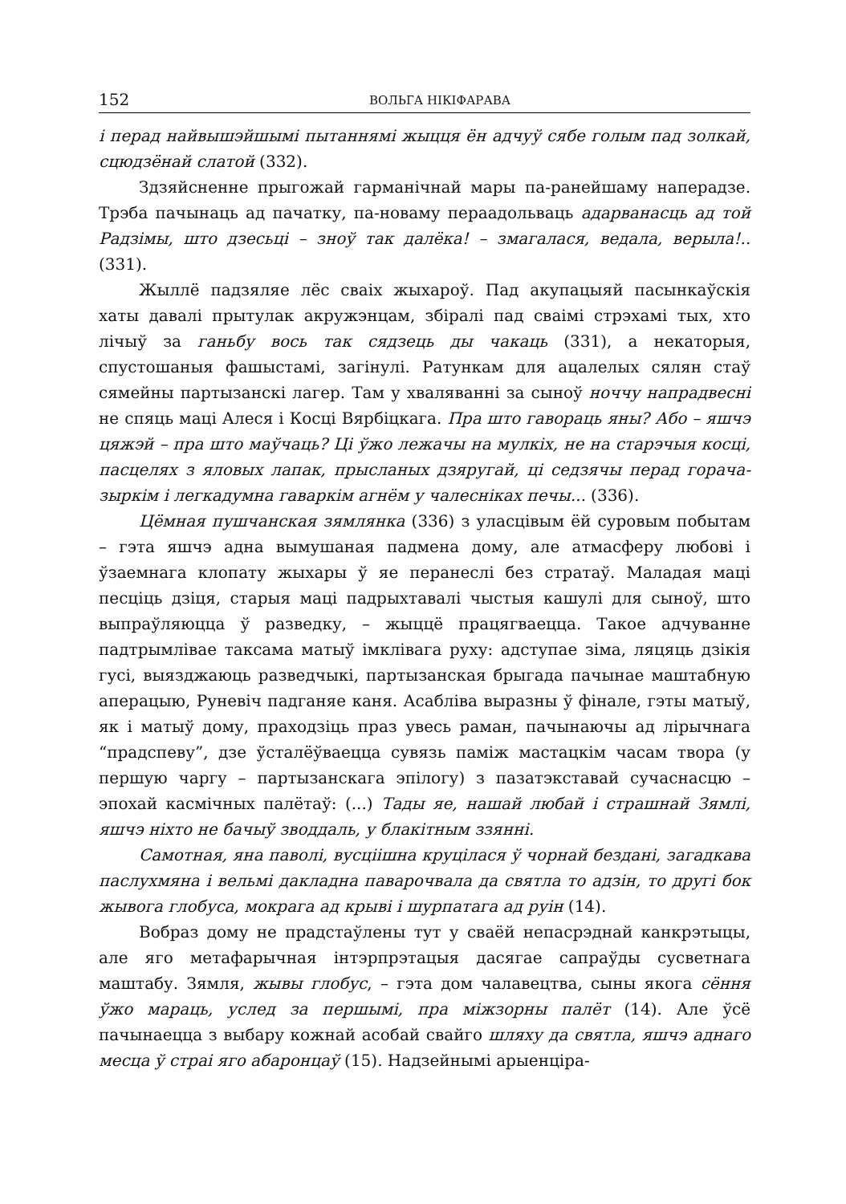152 ВОЛЬГА НІКІФАРАВА
і перад найвышэйшымі пытаннямі жыцця ён адчуў сябе голым пад золкай, сцюдзёнай слатой (332).
Здзяйсненне прыгожай гарманічнай мары па-ранейшаму наперадзе. Трэба пачынаць ад пачатку, па-новаму пераадольваць адарванасць ад той Радзімы, што дзесьці – зноў так далёка! – змагалася, ведала, верыла!.. (331).
Жыллё падзяляе лёс сваіх жыхароў. Пад акупацыяй пасынкаўскія хаты давалі прытулак акружэнцам, збіралі пад сваімі стрэхамі тых, хто лічыў за ганьбу вось так сядзець ды чакаць (331), а некаторыя, спустошаныя фашыстамі, загінулі. Ратункам для ацалелых сялян стаў сямейны партызанскі лагер. Там у хваляванні за сыноў ноччу напрадвесні не спяць маці Алеся і Косці Вярбіцкага. Пра што гавораць яны? Або – яшчэ цяжэй – пра што маўчаць? Ці ўжо лежачы на мулкіх, не на старэчыя косці, пасцелях з яловых лапак, прысланых дзяругай, ці седзячы перад горача-зыркім і легкадумна гаваркім агнём у чалесніках печы... (336).
Цёмная пушчанская зямлянка (336) з уласцівым ёй суровым побытам – гэта яшчэ адна вымушаная падмена дому, але атмасферу любові і ўзаемнага клопату жыхары ў яе перанеслі без стратаў. Маладая маці песціць дзіця, старыя маці падрыхтавалі чыстыя кашулі для сыноў, што выпраўляюцца ў разведку, – жыццё працягваецца. Такое адчуванне падтрымлівае таксама матыў імклівага руху: адступае зіма, ляцяць дзікія гусі, выязджаюць разведчыкі, партызанская брыгада пачынае маштабную аперацыю, Руневіч падганяе каня. Асабліва выразны ў фінале, гэты матыў, як і матыў дому, праходзіць праз увесь раман, пачынаючы ад лірычнага “прадспеву”, дзе ўсталёўваецца сувязь паміж мастацкім часам твора (у першую чаргу – партызанскага эпілогу) з пазатэкставай сучаснасцю – эпохай касмічных палётаў: (...) Тады яе, нашай любай і страшнай Зямлі, яшчэ ніхто не бачыў зводдаль, у блакітным ззянні.
Самотная, яна паволі, вусціішна круцілася ў чорнай бездані, загадкава паслухмяна і вельмі дакладна паварочвала да святла то адзін, то другі бок жывога глобуса, мокрага ад крыві і шурпатага ад руін (14).
Вобраз дому не прадстаўлены тут у сваёй непасрэднай канкрэтыцы, але яго метафарычная інтэрпрэтацыя дасягае сапраўды сусветнага маштабу. Зямля, жывы глобус, – гэта дом чалавецтва, сыны якога сёння ўжо мараць, услед за першымі, пра міжзорны палёт (14). Але ўсё пачынаецца з выбару кожнай асобай свайго шляху да святла, яшчэ аднаго месца ў страі яго абаронцаў (15). Надзейнымі арыенціра-